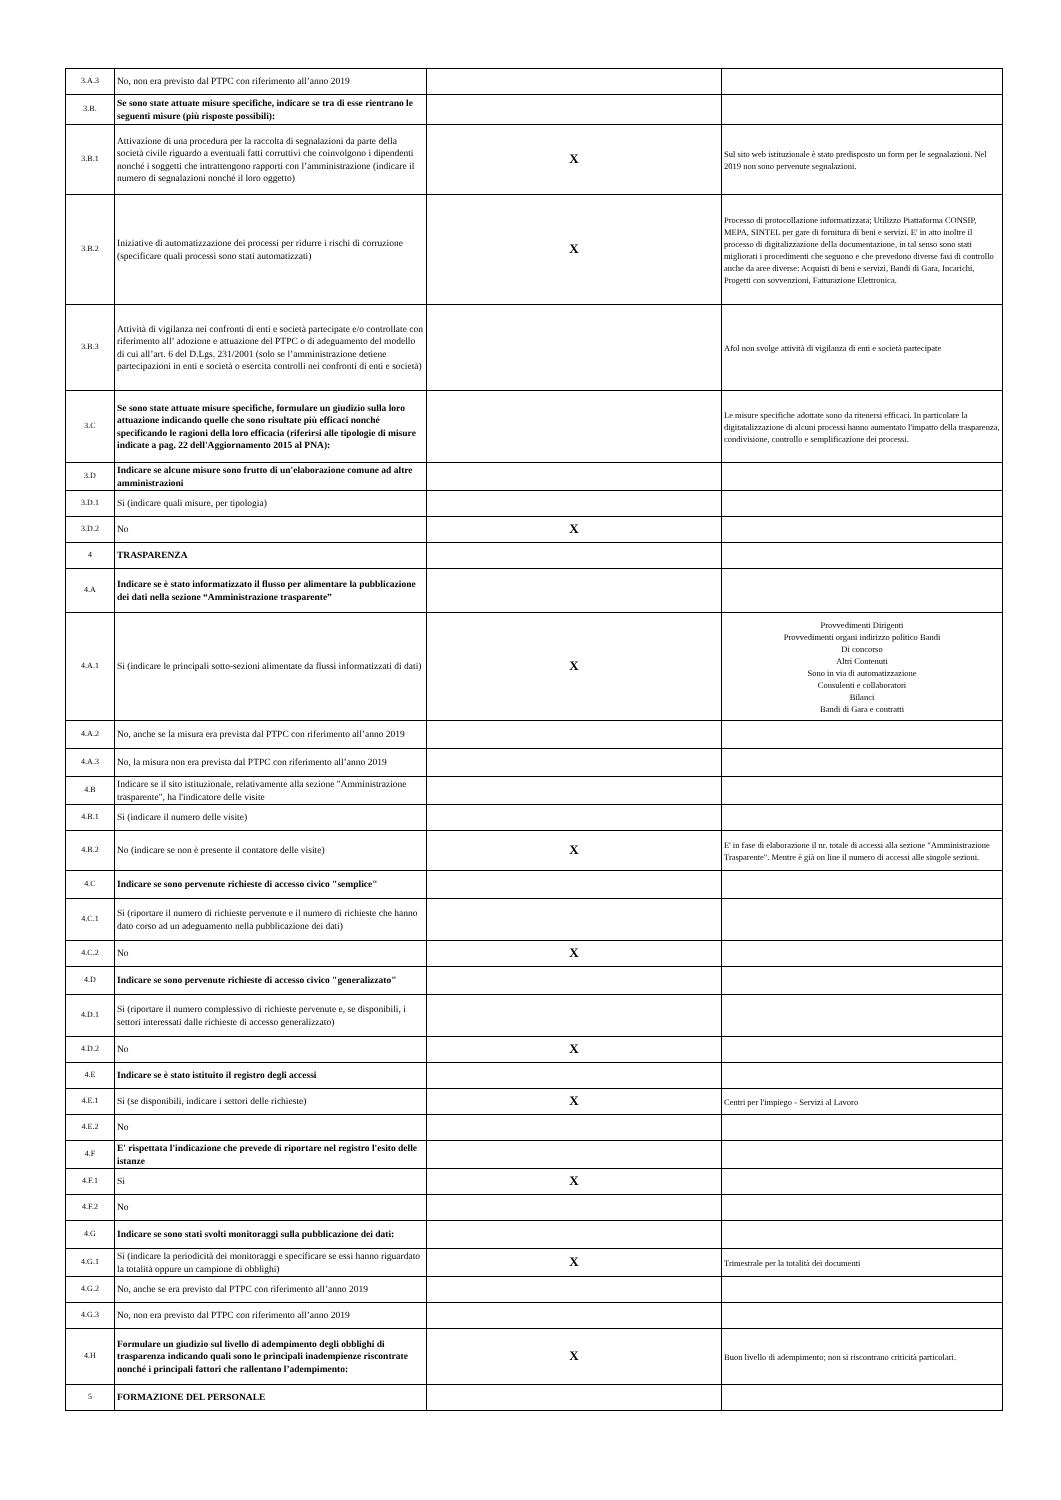| 3.A.3 | No, non era previsto dal PTPC con riferimento all’anno 2019 | | |
| 3.B. | Se sono state attuate misure specifiche, indicare se tra di esse rientrano le seguenti misure (più risposte possibili): | | |
| 3.B.1 | Attivazione di una procedura per la raccolta di segnalazioni da parte della società civile riguardo a eventuali fatti corruttivi che coinvolgono i dipendenti nonché i soggetti che intrattengono rapporti con l’amministrazione (indicare il numero di segnalazioni nonché il loro oggetto) | X | Sul sito web istituzionale è stato predisposto un form per le segnalazioni. Nel 2019 non sono pervenute segnalazioni. |
| 3.B.2 | Iniziative di automatizzazione dei processi per ridurre i rischi di corruzione (specificare quali processi sono stati automatizzati) | X | Processo di protocollazione informatizzata; Utilizzo Piattaforma CONSIP, MEPA, SINTEL per gare di fornitura di beni e servizi. E' in atto inoltre il processo di digitalizzazione della documentazione, in tal senso sono stati migliorati i procedimenti che seguono e che prevedono diverse fasi di controllo anche da aree diverse: Acquisti di beni e servizi, Bandi di Gara, Incarichi, Progetti con sovvenzioni, Fatturazione Elettronica. |
| 3.B.3 | Attività di vigilanza nei confronti di enti e società partecipate e/o controllate con riferimento all’ adozione e attuazione del PTPC o di adeguamento del modello di cui all’art. 6 del D.Lgs. 231/2001 (solo se l’amministrazione detiene partecipazioni in enti e società o esercita controlli nei confronti di enti e società) | | Afol non svolge attività di vigilanza di enti e società partecipate |
| 3.C | Se sono state attuate misure specifiche, formulare un giudizio sulla loro attuazione indicando quelle che sono risultate più efficaci nonché specificando le ragioni della loro efficacia (riferirsi alle tipologie di misure indicate a pag. 22 dell'Aggiornamento 2015 al PNA): | | Le misure specifiche adottate sono da ritenersi efficaci. In particolare la digitatalizzazione di alcuni processi hanno aumentato l'impatto della trasparenza, condivisione, controllo e semplificazione dei processi. |
| 3.D | Indicare se alcune misure sono frutto di un'elaborazione comune ad altre amministrazioni | | |
| 3.D.1 | Sì (indicare quali misure, per tipologia) | | |
| 3.D.2 | No | X | |
| 4 | TRASPARENZA | | |
| 4.A | Indicare se è stato informatizzato il flusso per alimentare la pubblicazione dei dati nella sezione “Amministrazione trasparente” | | |
| 4.A.1 | Sì (indicare le principali sotto-sezioni alimentate da flussi informatizzati di dati) | X | Provvedimenti Dirigenti Provvedimenti organi indirizzo politico Bandi Di concorso Altri Contenuti Sono in via di automatizzazione Consulenti e collaboratori Bilanci Bandi di Gara e contratti |
| 4.A.2 | No, anche se la misura era prevista dal PTPC con riferimento all’anno 2019 | | |
| 4.A.3 | No, la misura non era prevista dal PTPC con riferimento all’anno 2019 | | |
| 4.B | Indicare se il sito istituzionale, relativamente alla sezione "Amministrazione trasparente", ha l'indicatore delle visite | | |
| 4.B.1 | Sì (indicare il numero delle visite) | | |
| 4.B.2 | No (indicare se non è presente il contatore delle visite) | X | E' in fase di elaborazione il nr. totale di accessi alla sezione "Amministrazione Trasparente". Mentre è già on line il numero di accessi alle singole sezioni. |
| 4.C | Indicare se sono pervenute richieste di accesso civico "semplice" | | |
| 4.C.1 | Sì (riportare il numero di richieste pervenute e il numero di richieste che hanno dato corso ad un adeguamento nella pubblicazione dei dati) | | |
| 4.C.2 | No | X | |
| 4.D | Indicare se sono pervenute richieste di accesso civico "generalizzato" | | |
| 4.D.1 | Sì (riportare il numero complessivo di richieste pervenute e, se disponibili, i settori interessati dalle richieste di accesso generalizzato) | | |
| 4.D.2 | No | X | |
| 4.E | Indicare se è stato istituito il registro degli accessi | | |
| 4.E.1 | Sì (se disponibili, indicare i settori delle richieste) | X | Centri per l'impiego - Servizi al Lavoro |
| 4.E.2 | No | | |
| 4.F | E' rispettata l'indicazione che prevede di riportare nel registro l'esito delle istanze | | |
| 4.F.1 | Sì | X | |
| 4.F.2 | No | | |
| 4.G | Indicare se sono stati svolti monitoraggi sulla pubblicazione dei dati: | | |
| 4.G.1 | Sì (indicare la periodicità dei monitoraggi e specificare se essi hanno riguardato la totalità oppure un campione di obblighi) | X | Trimestrale per la totalità dei documenti |
| 4.G.2 | No, anche se era previsto dal PTPC con riferimento all’anno 2019 | | |
| 4.G.3 | No, non era previsto dal PTPC con riferimento all’anno 2019 | | |
| 4.H | Formulare un giudizio sul livello di adempimento degli obblighi di trasparenza indicando quali sono le principali inadempienze riscontrate nonché i principali fattori che rallentano l’adempimento: | X | Buon livello di adempimento; non si riscontrano criticità particolari. |
| 5 | FORMAZIONE DEL PERSONALE | | |